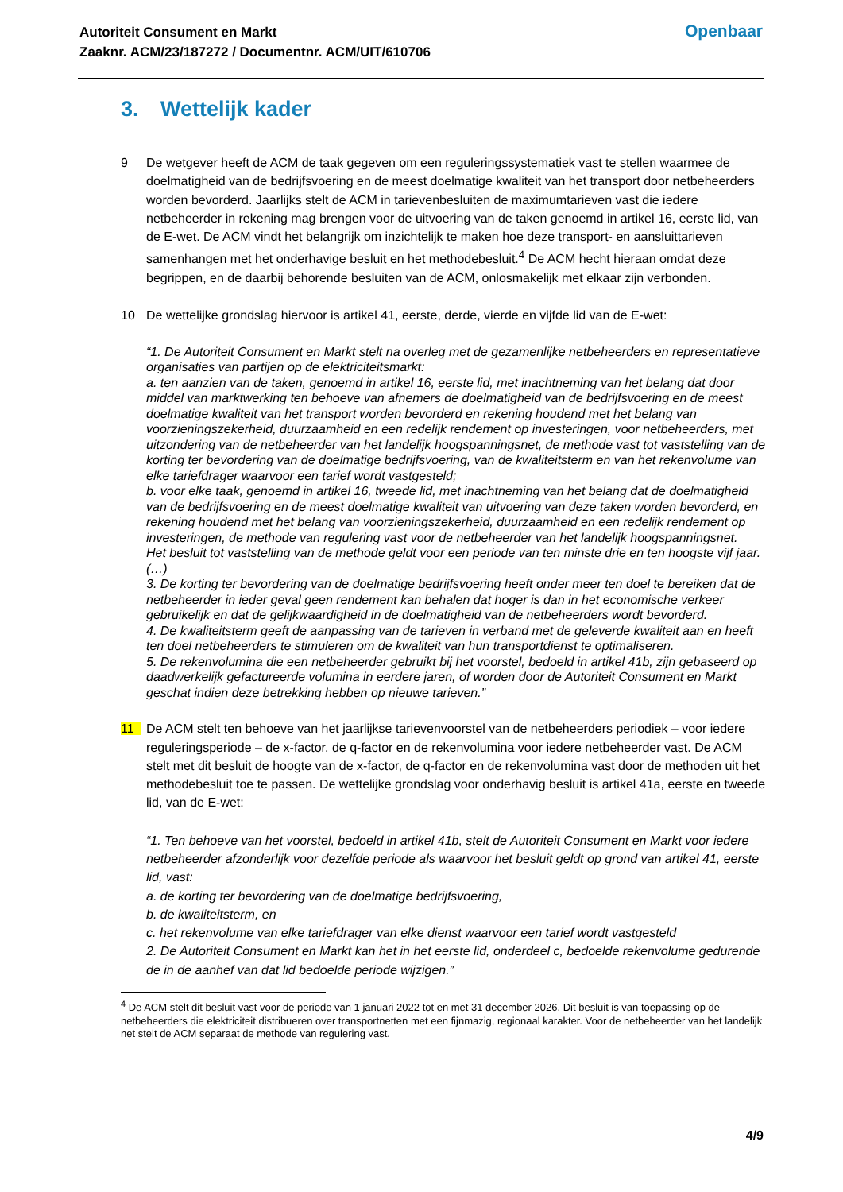Autoriteit Consument en Markt
Zaaknr. ACM/23/187272 / Documentnr. ACM/UIT/610706
Openbaar
3. Wettelijk kader
9 De wetgever heeft de ACM de taak gegeven om een reguleringssystematiek vast te stellen waarmee de doelmatigheid van de bedrijfsvoering en de meest doelmatige kwaliteit van het transport door netbeheerders worden bevorderd. Jaarlijks stelt de ACM in tarievenbesluiten de maximumtarieven vast die iedere netbeheerder in rekening mag brengen voor de uitvoering van de taken genoemd in artikel 16, eerste lid, van de E-wet. De ACM vindt het belangrijk om inzichtelijk te maken hoe deze transport- en aansluittarieven samenhangen met het onderhavige besluit en het methodebesluit.<sup>4</sup> De ACM hecht hieraan omdat deze begrippen, en de daarbij behorende besluiten van de ACM, onlosmakelijk met elkaar zijn verbonden.
10 De wettelijke grondslag hiervoor is artikel 41, eerste, derde, vierde en vijfde lid van de E-wet:
“1. De Autoriteit Consument en Markt stelt na overleg met de gezamenlijke netbeheerders en representatieve organisaties van partijen op de elektriciteitsmarkt:
a. ten aanzien van de taken, genoemd in artikel 16, eerste lid, met inachtneming van het belang dat door middel van marktwerking ten behoeve van afnemers de doelmatigheid van de bedrijfsvoering en de meest doelmatige kwaliteit van het transport worden bevorderd en rekening houdend met het belang van voorzieningszekerheid, duurzaamheid en een redelijk rendement op investeringen, voor netbeheerders, met uitzondering van de netbeheerder van het landelijk hoogspanningsnet, de methode vast tot vaststelling van de korting ter bevordering van de doelmatige bedrijfsvoering, van de kwaliteitsterm en van het rekenvolume van elke tariefdrager waarvoor een tarief wordt vastgesteld;
b. voor elke taak, genoemd in artikel 16, tweede lid, met inachtneming van het belang dat de doelmatigheid van de bedrijfsvoering en de meest doelmatige kwaliteit van uitvoering van deze taken worden bevorderd, en rekening houdend met het belang van voorzieningszekerheid, duurzaamheid en een redelijk rendement op investeringen, de methode van regulering vast voor de netbeheerder van het landelijk hoogspanningsnet.
Het besluit tot vaststelling van de methode geldt voor een periode van ten minste drie en ten hoogste vijf jaar.
(…)
3. De korting ter bevordering van de doelmatige bedrijfsvoering heeft onder meer ten doel te bereiken dat de netbeheerder in ieder geval geen rendement kan behalen dat hoger is dan in het economische verkeer gebruikelijk en dat de gelijkwaardigheid in de doelmatigheid van de netbeheerders wordt bevorderd.
4. De kwaliteitsterm geeft de aanpassing van de tarieven in verband met de geleverde kwaliteit aan en heeft ten doel netbeheerders te stimuleren om de kwaliteit van hun transportdienst te optimaliseren.
5. De rekenvolumina die een netbeheerder gebruikt bij het voorstel, bedoeld in artikel 41b, zijn gebaseerd op daadwerkelijk gefactureerde volumina in eerdere jaren, of worden door de Autoriteit Consument en Markt geschat indien deze betrekking hebben op nieuwe tarieven.”
11 De ACM stelt ten behoeve van het jaarlijkse tarievenvoorstel van de netbeheerders periodiek – voor iedere reguleringsperiode – de x-factor, de q-factor en de rekenvolumina voor iedere netbeheerder vast. De ACM stelt met dit besluit de hoogte van de x-factor, de q-factor en de rekenvolumina vast door de methoden uit het methodebesluit toe te passen. De wettelijke grondslag voor onderhavig besluit is artikel 41a, eerste en tweede lid, van de E-wet:
“1. Ten behoeve van het voorstel, bedoeld in artikel 41b, stelt de Autoriteit Consument en Markt voor iedere netbeheerder afzonderlijk voor dezelfde periode als waarvoor het besluit geldt op grond van artikel 41, eerste lid, vast:
a. de korting ter bevordering van de doelmatige bedrijfsvoering,
b. de kwaliteitsterm, en
c. het rekenvolume van elke tariefdrager van elke dienst waarvoor een tarief wordt vastgesteld
2. De Autoriteit Consument en Markt kan het in het eerste lid, onderdeel c, bedoelde rekenvolume gedurende de in de aanhef van dat lid bedoelde periode wijzigen.”
<sup>4</sup> De ACM stelt dit besluit vast voor de periode van 1 januari 2022 tot en met 31 december 2026. Dit besluit is van toepassing op de netbeheerders die elektriciteit distribueren over transportnetten met een fijnmazig, regionaal karakter. Voor de netbeheerder van het landelijk net stelt de ACM separaat de methode van regulering vast.
4/9